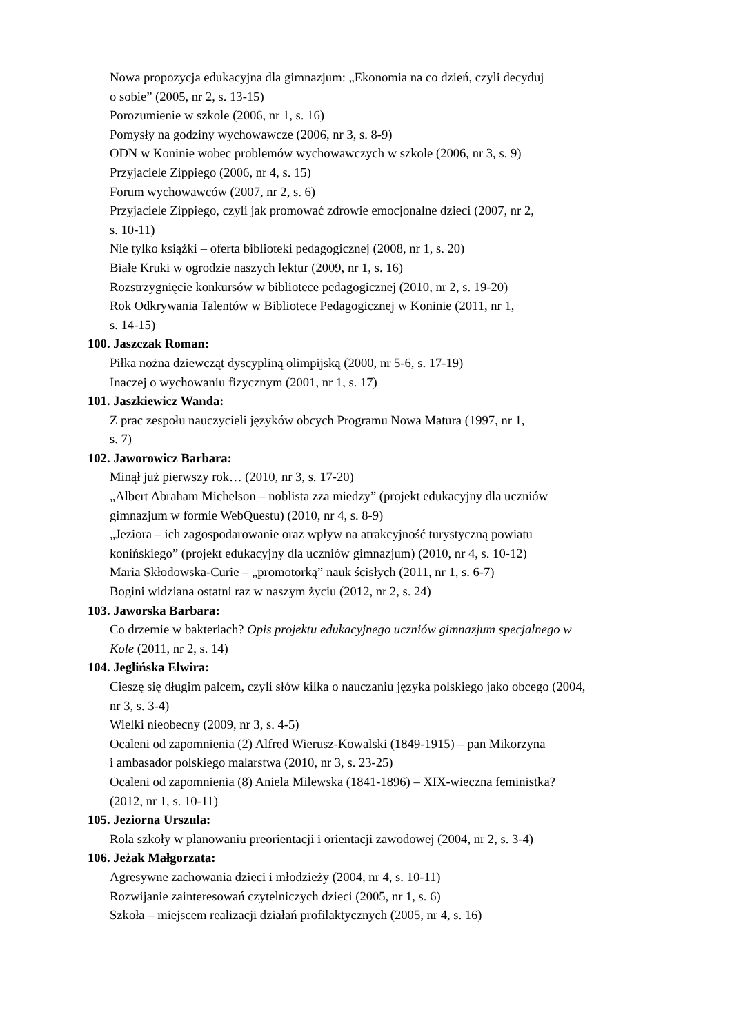Nowa propozycja edukacyjna dla gimnazjum: „Ekonomia na co dzień, czyli decyduj
o sobie” (2005, nr 2, s. 13-15)
Porozumienie w szkole (2006, nr 1, s. 16)
Pomysły na godziny wychowawcze (2006, nr 3, s. 8-9)
ODN w Koninie wobec problemów wychowawczych w szkole (2006, nr 3, s. 9)
Przyjaciele Zippiego (2006, nr 4, s. 15)
Forum wychowawców (2007, nr 2, s. 6)
Przyjaciele Zippiego, czyli jak promować zdrowie emocjonalne dzieci (2007, nr 2,
s. 10-11)
Nie tylko książki – oferta biblioteki pedagogicznej (2008, nr 1, s. 20)
Białe Kruki w ogrodzie naszych lektur (2009, nr 1, s. 16)
Rozstrzygnięcie konkursów w bibliotece pedagogicznej (2010, nr 2, s. 19-20)
Rok Odkrywania Talentów w Bibliotece Pedagogicznej w Koninie (2011, nr 1,
s. 14-15)
100. Jaszczak Roman:
Piłka nożna dziewcząt dyscypliną olimpijską (2000, nr 5-6, s. 17-19)
Inaczej o wychowaniu fizycznym (2001, nr 1, s. 17)
101. Jaszkiewicz Wanda:
Z prac zespołu nauczycieli języków obcych Programu Nowa Matura (1997, nr 1,
s. 7)
102. Jaworowicz Barbara:
Minął już pierwszy rok… (2010, nr 3, s. 17-20)
„Albert Abraham Michelson – noblista zza miedzy” (projekt edukacyjny dla uczniów
gimnazjum w formie WebQuestu) (2010, nr 4, s. 8-9)
„Jeziora – ich zagospodarowanie oraz wpływ na atrakcyjność turystyczną powiatu
konińskiego” (projekt edukacyjny dla uczniów gimnazjum) (2010, nr 4, s. 10-12)
Maria Skłodowska-Curie – „promotorką” nauk ścisłych (2011, nr 1, s. 6-7)
Bogini widziana ostatni raz w naszym życiu (2012, nr 2, s. 24)
103. Jaworska Barbara:
Co drzemie w bakteriach? Opis projektu edukacyjnego uczniów gimnazjum specjalnego w
Kole (2011, nr 2, s. 14)
104. Jeglińska Elwira:
Cieszę się długim palcem, czyli słów kilka o nauczaniu języka polskiego jako obcego (2004,
nr 3, s. 3-4)
Wielki nieobecny (2009, nr 3, s. 4-5)
Ocaleni od zapomnienia (2) Alfred Wierusz-Kowalski (1849-1915) – pan Mikorzyna
i ambasador polskiego malarstwa (2010, nr 3, s. 23-25)
Ocaleni od zapomnienia (8) Aniela Milewska (1841-1896) – XIX-wieczna feministka?
(2012, nr 1, s. 10-11)
105. Jeziorna Urszula:
Rola szkoły w planowaniu preorientacji i orientacji zawodowej (2004, nr 2, s. 3-4)
106. Jeżak Małgorzata:
Agresywne zachowania dzieci i młodzieży (2004, nr 4, s. 10-11)
Rozwijanie zainteresowań czytelniczych dzieci (2005, nr 1, s. 6)
Szkoła – miejscem realizacji działań profilaktycznych (2005, nr 4, s. 16)